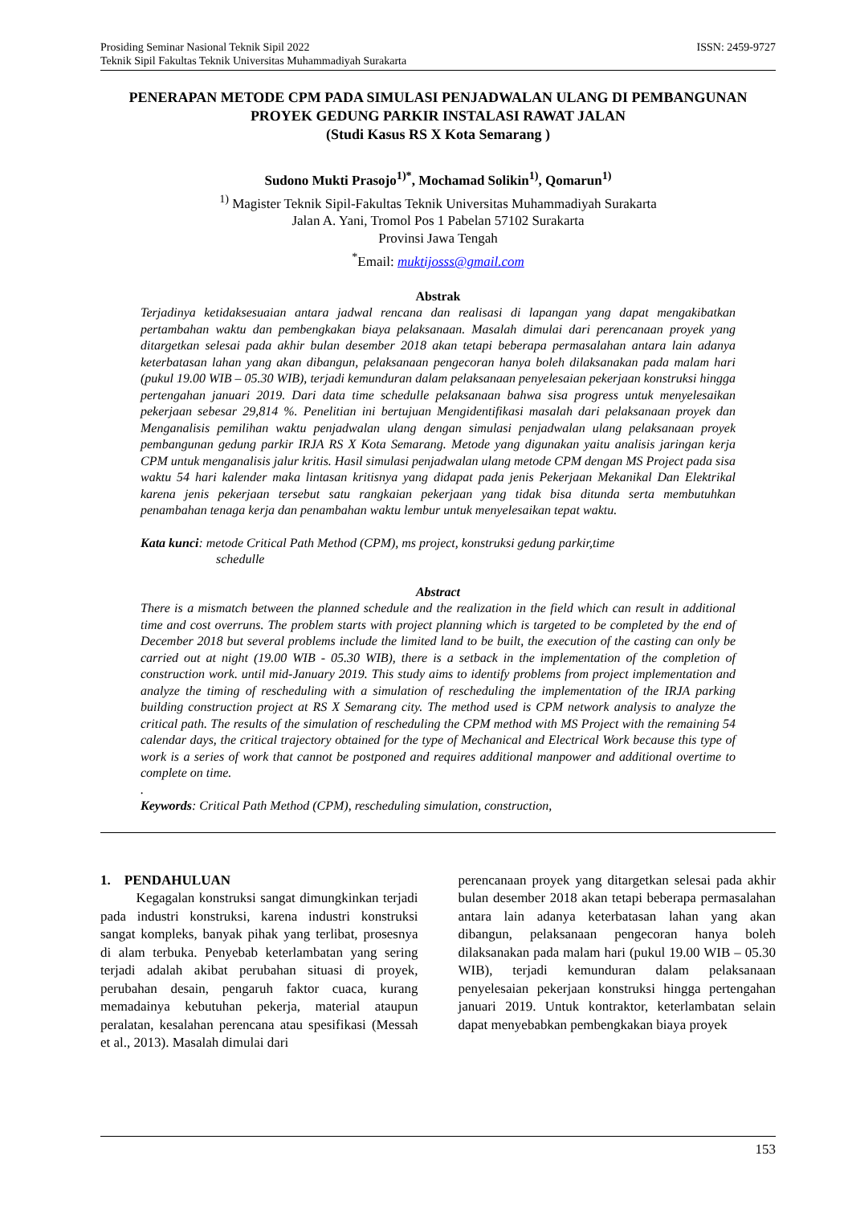Prosiding Seminar Nasional Teknik Sipil 2022
Teknik Sipil Fakultas Teknik Universitas Muhammadiyah Surakarta ISSN: 2459-9727
PENERAPAN METODE CPM PADA SIMULASI PENJADWALAN ULANG DI PEMBANGUNAN PROYEK GEDUNG PARKIR INSTALASI RAWAT JALAN
(Studi Kasus RS X Kota Semarang )
Sudono Mukti Prasojo<sup>1)*</sup>, Mochamad Solikin<sup>1)</sup>, Qomarun<sup>1)</sup>
<sup>1)</sup> Magister Teknik Sipil-Fakultas Teknik Universitas Muhammadiyah Surakarta
Jalan A. Yani, Tromol Pos 1 Pabelan 57102 Surakarta
Provinsi Jawa Tengah
<sup>*</sup> Email: muktijosss@gmail.com
Abstrak
Terjadinya ketidaksesuaian antara jadwal rencana dan realisasi di lapangan yang dapat mengakibatkan pertambahan waktu dan pembengkakan biaya pelaksanaan. Masalah dimulai dari perencanaan proyek yang ditargetkan selesai pada akhir bulan desember 2018 akan tetapi beberapa permasalahan antara lain adanya keterbatasan lahan yang akan dibangun, pelaksanaan pengecoran hanya boleh dilaksanakan pada malam hari (pukul 19.00 WIB – 05.30 WIB), terjadi kemunduran dalam pelaksanaan penyelesaian pekerjaan konstruksi hingga pertengahan januari 2019. Dari data time schedulle pelaksanaan bahwa sisa progress untuk menyelesaikan pekerjaan sebesar 29,814 %. Penelitian ini bertujuan Mengidentifikasi masalah dari pelaksanaan proyek dan Menganalisis pemilihan waktu penjadwalan ulang dengan simulasi penjadwalan ulang pelaksanaan proyek pembangunan gedung parkir IRJA RS X Kota Semarang. Metode yang digunakan yaitu analisis jaringan kerja CPM untuk menganalisis jalur kritis. Hasil simulasi penjadwalan ulang metode CPM dengan MS Project pada sisa waktu 54 hari kalender maka lintasan kritisnya yang didapat pada jenis Pekerjaan Mekanikal Dan Elektrikal karena jenis pekerjaan tersebut satu rangkaian pekerjaan yang tidak bisa ditunda serta membutuhkan penambahan tenaga kerja dan penambahan waktu lembur untuk menyelesaikan tepat waktu.
Kata kunci: metode Critical Path Method (CPM), ms project, konstruksi gedung parkir,time
schedulle
Abstract
There is a mismatch between the planned schedule and the realization in the field which can result in additional time and cost overruns. The problem starts with project planning which is targeted to be completed by the end of December 2018 but several problems include the limited land to be built, the execution of the casting can only be carried out at night (19.00 WIB - 05.30 WIB), there is a setback in the implementation of the completion of construction work. until mid-January 2019. This study aims to identify problems from project implementation and analyze the timing of rescheduling with a simulation of rescheduling the implementation of the IRJA parking building construction project at RS X Semarang city. The method used is CPM network analysis to analyze the critical path. The results of the simulation of rescheduling the CPM method with MS Project with the remaining 54 calendar days, the critical trajectory obtained for the type of Mechanical and Electrical Work because this type of work is a series of work that cannot be postponed and requires additional manpower and additional overtime to complete on time.
.
Keywords: Critical Path Method (CPM), rescheduling simulation, construction,
1. PENDAHULUAN
Kegagalan konstruksi sangat dimungkinkan terjadi pada industri konstruksi, karena industri konstruksi sangat kompleks, banyak pihak yang terlibat, prosesnya di alam terbuka. Penyebab keterlambatan yang sering terjadi adalah akibat perubahan situasi di proyek, perubahan desain, pengaruh faktor cuaca, kurang memadainya kebutuhan pekerja, material ataupun peralatan, kesalahan perencana atau spesifikasi (Messah et al., 2013). Masalah dimulai dari
perencanaan proyek yang ditargetkan selesai pada akhir bulan desember 2018 akan tetapi beberapa permasalahan antara lain adanya keterbatasan lahan yang akan dibangun, pelaksanaan pengecoran hanya boleh dilaksanakan pada malam hari (pukul 19.00 WIB – 05.30 WIB), terjadi kemunduran dalam pelaksanaan penyelesaian pekerjaan konstruksi hingga pertengahan januari 2019. Untuk kontraktor, keterlambatan selain dapat menyebabkan pembengkakan biaya proyek
153